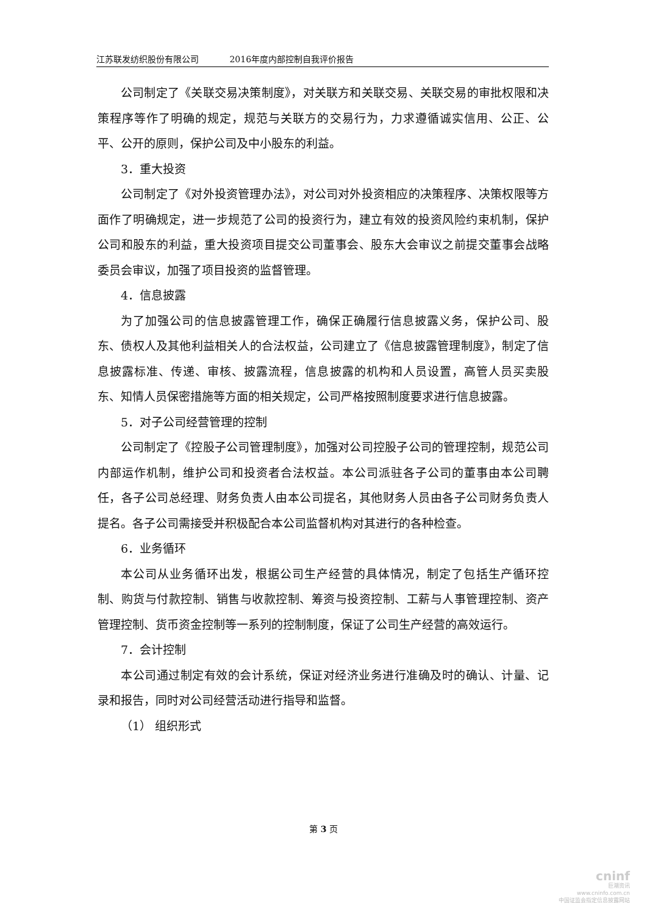江苏联发纺织股份有限公司 2016年度内部控制自我评价报告
公司制定了《关联交易决策制度》，对关联方和关联交易、关联交易的审批权限和决策程序等作了明确的规定，规范与关联方的交易行为，力求遵循诚实信用、公正、公平、公开的原则，保护公司及中小股东的利益。
3．重大投资
公司制定了《对外投资管理办法》，对公司对外投资相应的决策程序、决策权限等方面作了明确规定，进一步规范了公司的投资行为，建立有效的投资风险约束机制，保护公司和股东的利益，重大投资项目提交公司董事会、股东大会审议之前提交董事会战略委员会审议，加强了项目投资的监督管理。
4．信息披露
为了加强公司的信息披露管理工作，确保正确履行信息披露义务，保护公司、股东、债权人及其他利益相关人的合法权益，公司建立了《信息披露管理制度》，制定了信息披露标准、传递、审核、披露流程，信息披露的机构和人员设置，高管人员买卖股东、知情人员保密措施等方面的相关规定，公司严格按照制度要求进行信息披露。
5．对子公司经营管理的控制
公司制定了《控股子公司管理制度》，加强对公司控股子公司的管理控制，规范公司内部运作机制，维护公司和投资者合法权益。本公司派驻各子公司的董事由本公司聘任，各子公司总经理、财务负责人由本公司提名，其他财务人员由各子公司财务负责人提名。各子公司需接受并积极配合本公司监督机构对其进行的各种检查。
6．业务循环
本公司从业务循环出发，根据公司生产经营的具体情况，制定了包括生产循环控制、购货与付款控制、销售与收款控制、筹资与投资控制、工薪与人事管理控制、资产管理控制、货币资金控制等一系列的控制制度，保证了公司生产经营的高效运行。
7．会计控制
本公司通过制定有效的会计系统，保证对经济业务进行准确及时的确认、计量、记录和报告，同时对公司经营活动进行指导和监督。
（1） 组织形式
第 3 页
cninf
巨潮资讯
www.cninfo.com.cn
中国证监会指定信息披露网站